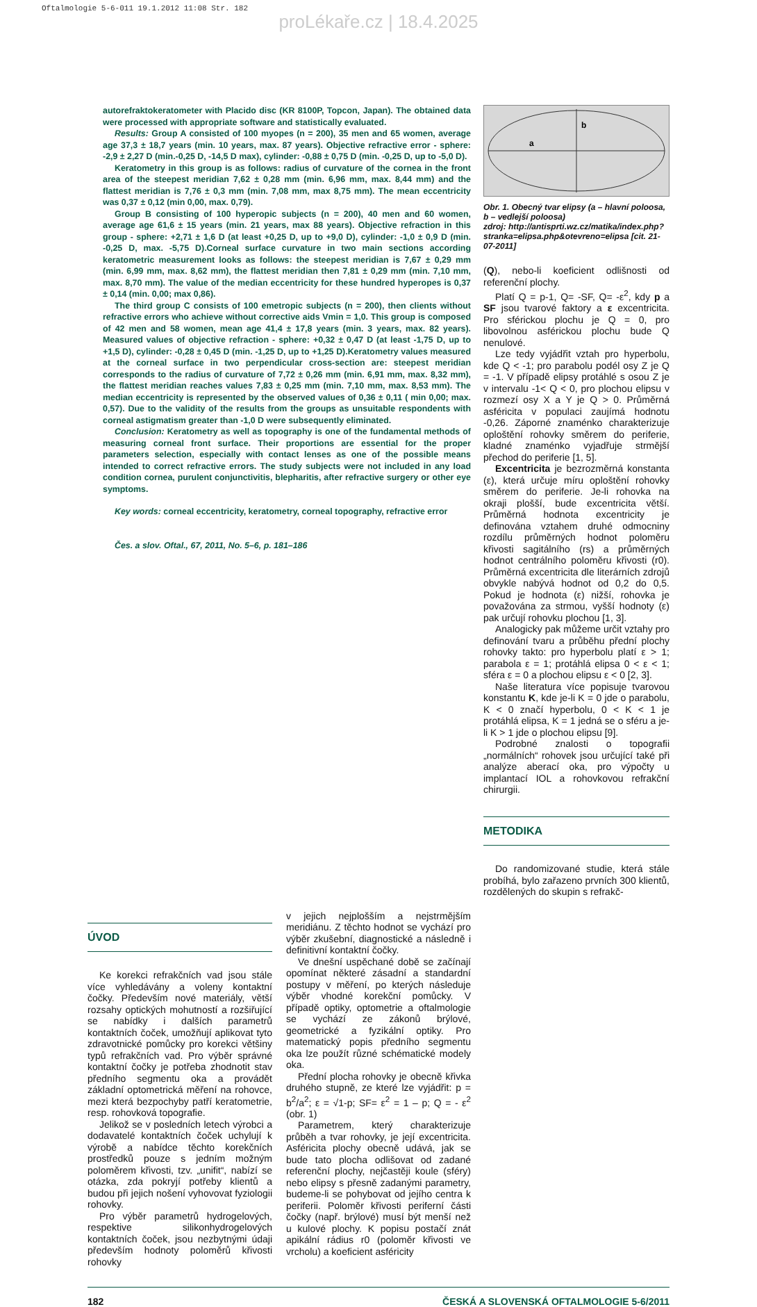Oftalmologie 5-6-011 19.1.2012 11:08 Str. 182
proLékaře.cz | 18.4.2025
autorefraktokeratometer with Placido disc (KR 8100P, Topcon, Japan). The obtained data were processed with appropriate software and statistically evaluated.
Results: Group A consisted of 100 myopes (n = 200), 35 men and 65 women, average age 37,3 ± 18,7 years (min. 10 years, max. 87 years). Objective refractive error - sphere: -2,9 ± 2,27 D (min.-0,25 D, -14,5 D max), cylinder: -0,88 ± 0,75 D (min. -0,25 D, up to -5,0 D).
Keratometry in this group is as follows: radius of curvature of the cornea in the front area of the steepest meridian 7,62 ± 0,28 mm (min. 6,96 mm, max. 8,44 mm) and the flattest meridian is 7,76 ± 0,3 mm (min. 7,08 mm, max 8,75 mm). The mean eccentricity was 0,37 ± 0,12 (min 0,00, max. 0,79).
Group B consisting of 100 hyperopic subjects (n = 200), 40 men and 60 women, average age 61,6 ± 15 years (min. 21 years, max 88 years). Objective refraction in this group - sphere: +2,71 ± 1,6 D (at least +0,25 D, up to +9,0 D), cylinder: -1,0 ± 0,9 D (min. -0,25 D, max. -5,75 D).Corneal surface curvature in two main sections according keratometric measurement looks as follows: the steepest meridian is 7,67 ± 0,29 mm (min. 6,99 mm, max. 8,62 mm), the flattest meridian then 7,81 ± 0,29 mm (min. 7,10 mm, max. 8,70 mm). The value of the median eccentricity for these hundred hyperopes is 0,37 ± 0,14 (min. 0,00; max 0,86).
The third group C consists of 100 emetropic subjects (n = 200), then clients without refractive errors who achieve without corrective aids Vmin = 1,0. This group is composed of 42 men and 58 women, mean age 41,4 ± 17,8 years (min. 3 years, max. 82 years). Measured values of objective refraction - sphere: +0,32 ± 0,47 D (at least -1,75 D, up to +1,5 D), cylinder: -0,28 ± 0,45 D (min. -1,25 D, up to +1,25 D).Keratometry values measured at the corneal surface in two perpendicular cross-section are: steepest meridian corresponds to the radius of curvature of 7,72 ± 0,26 mm (min. 6,91 mm, max. 8,32 mm), the flattest meridian reaches values 7,83 ± 0,25 mm (min. 7,10 mm, max. 8,53 mm). The median eccentricity is represented by the observed values of 0,36 ± 0,11 ( min 0,00; max. 0,57). Due to the validity of the results from the groups as unsuitable respondents with corneal astigmatism greater than -1,0 D were subsequently eliminated.
Conclusion: Keratometry as well as topography is one of the fundamental methods of measuring corneal front surface. Their proportions are essential for the proper parameters selection, especially with contact lenses as one of the possible means intended to correct refractive errors. The study subjects were not included in any load condition cornea, purulent conjunctivitis, blepharitis, after refractive surgery or other eye symptoms.
Key words: corneal eccentricity, keratometry, corneal topography, refractive error
Čes. a slov. Oftal., 67, 2011, No. 5–6, p. 181–186
b
a
Obr. 1. Obecný tvar elipsy (a – hlavní poloosa, b – vedlejší poloosa)
zdroj: http://antisprti.wz.cz/matika/index.php?stranka=elipsa.php&otevreno=elipsa [cit. 21-07-2011]
(Q), nebo-li koeficient odlišnosti od referenční plochy.
Platí Q = p-1, Q= -SF, Q= -ε<sup>2</sup>, kdy p a SF jsou tvarové faktory a ε excentricita. Pro sférickou plochu je Q = 0, pro libovolnou asférickou plochu bude Q nenulové.
Lze tedy vyjádřit vztah pro hyperbolu, kde Q < -1; pro parabolu podél osy Z je Q = -1. V případě elipsy protáhlé s osou Z je v intervalu -1< Q < 0, pro plochou elipsu v rozmezí osy X a Y je Q > 0. Průměrná asféricita v populaci zaujímá hodnotu -0,26. Záporné znaménko charakterizuje oploštění rohovky směrem do periferie, kladné znaménko vyjadřuje strmější přechod do periferie [1, 5].
Excentricita je bezrozměrná konstanta (ε), která určuje míru oploštění rohovky směrem do periferie. Je-li rohovka na okraji plošší, bude excentricita větší. Průměrná hodnota excentricity je definována vztahem druhé odmocniny rozdílu průměrných hodnot poloměru křivosti sagitálního (rs) a průměrných hodnot centrálního poloměru křivosti (r0). Průměrná excentricita dle literárních zdrojů obvykle nabývá hodnot od 0,2 do 0,5. Pokud je hodnota (ε) nižší, rohovka je považována za strmou, vyšší hodnoty (ε) pak určují rohovku plochou [1, 3].
Analogicky pak můžeme určit vztahy pro definování tvaru a průběhu přední plochy rohovky takto: pro hyperbolu platí ε > 1; parabola ε = 1; protáhlá elipsa 0 < ε < 1; sféra ε = 0 a plochou elipsu ε < 0 [2, 3].
Naše literatura více popisuje tvarovou konstantu K, kde je-li K = 0 jde o parabolu, K < 0 značí hyperbolu, 0 < K < 1 je protáhlá elipsa, K = 1 jedná se o sféru a je-li K > 1 jde o plochou elipsu [9].
Podrobné znalosti o topografii „normálních“ rohovek jsou určující také při analýze aberací oka, pro výpočty u implantací IOL a rohovkovou refrakční chirurgii.
METODIKA
Do randomizované studie, která stále probíhá, bylo zařazeno prvních 300 klientů, rozdělených do skupin s refrakč-
ÚVOD
Ke korekci refrakčních vad jsou stále více vyhledávány a voleny kontaktní čočky. Především nové materiály, větší rozsahy optických mohutností a rozšiřující se nabídky i dalších parametrů kontaktních čoček, umožňují aplikovat tyto zdravotnické pomůcky pro korekci většiny typů refrakčních vad. Pro výběr správné kontaktní čočky je potřeba zhodnotit stav předního segmentu oka a provádět základní optometrická měření na rohovce, mezi která bezpochyby patří keratometrie, resp. rohovková topografie.
Jelikož se v posledních letech výrobci a dodavatelé kontaktních čoček uchylují k výrobě a nabídce těchto korekčních prostředků pouze s jedním možným poloměrem křivosti, tzv. „unifit“, nabízí se otázka, zda pokryjí potřeby klientů a budou při jejich nošení vyhovovat fyziologii rohovky.
Pro výběr parametrů hydrogelových, respektive silikonhydrogelových kontaktních čoček, jsou nezbytnými údaji především hodnoty poloměrů křivosti rohovky
v jejich nejplošším a nejstrmějším meridiánu. Z těchto hodnot se vychází pro výběr zkušební, diagnostické a následně i definitivní kontaktní čočky.
Ve dnešní uspěchané době se začínají opomínat některé zásadní a standardní postupy v měření, po kterých následuje výběr vhodné korekční pomůcky. V případě optiky, optometrie a oftalmologie se vychází ze zákonů brýlové, geometrické a fyzikální optiky. Pro matematický popis předního segmentu oka lze použít různé schématické modely oka.
Přední plocha rohovky je obecně křivka druhého stupně, ze které lze vyjádřit: p = b<sup>2</sup>/a<sup>2</sup>; ε = √1-p; SF= ε<sup>2</sup> = 1 – p; Q = - ε<sup>2</sup> (obr. 1)
Parametrem, který charakterizuje průběh a tvar rohovky, je její excentricita. Asféricita plochy obecně udává, jak se bude tato plocha odlišovat od zadané referenční plochy, nejčastěji koule (sféry) nebo elipsy s přesně zadanými parametry, budeme-li se pohybovat od jejího centra k periferii. Poloměr křivosti periferní části čočky (např. brýlové) musí být menší než u kulové plochy. K popisu postačí znát apikální rádius r0 (poloměr křivosti ve vrcholu) a koeficient asféricity
182 ČESKÁ A SLOVENSKÁ OFTALMOLOGIE 5-6/2011